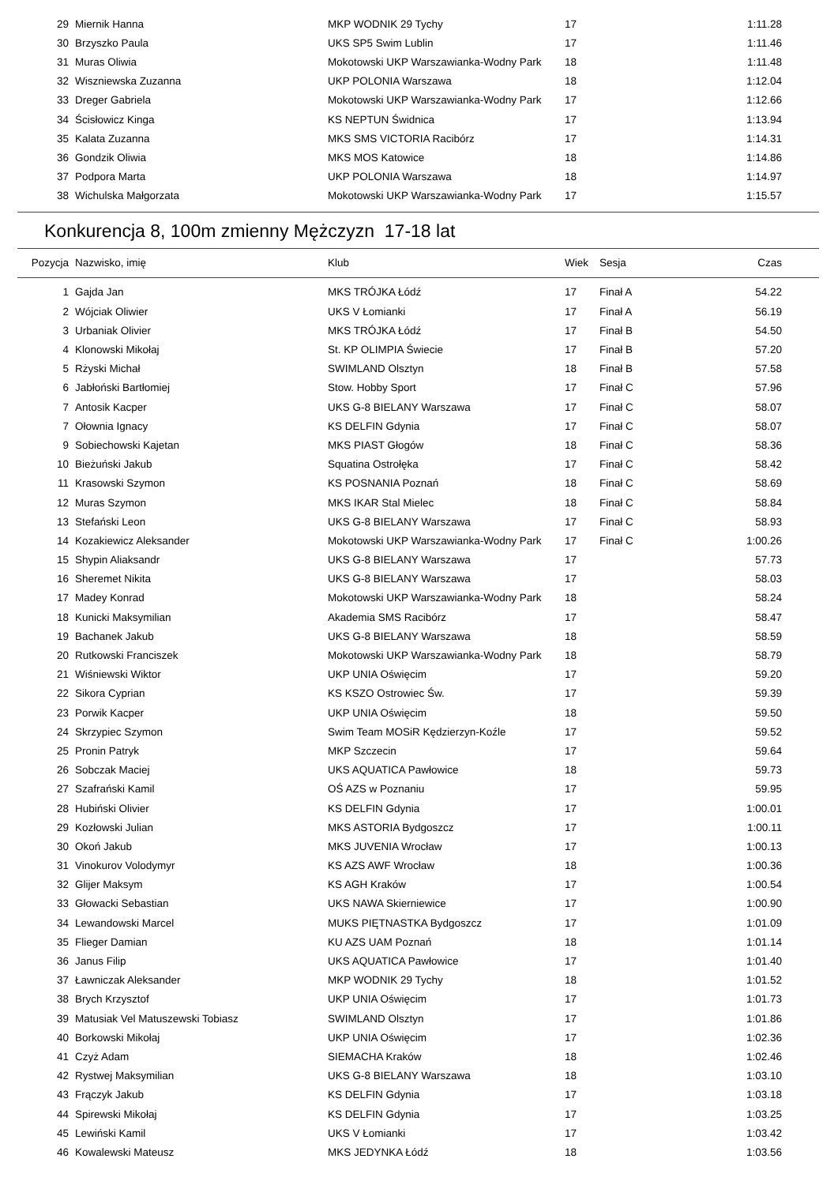| 29 | Miernik Hanna | MKP WODNIK 29 Tychy | 17 | | 1:11.28 |
| 30 | Brzyszko Paula | UKS SP5 Swim Lublin | 17 | | 1:11.46 |
| 31 | Muras Oliwia | Mokotowski UKP Warszawianka-Wodny Park | 18 | | 1:11.48 |
| 32 | Wiszniewska Zuzanna | UKP POLONIA Warszawa | 18 | | 1:12.04 |
| 33 | Dreger Gabriela | Mokotowski UKP Warszawianka-Wodny Park | 17 | | 1:12.66 |
| 34 | Ścisłowicz Kinga | KS NEPTUN Świdnica | 17 | | 1:13.94 |
| 35 | Kalata Zuzanna | MKS SMS VICTORIA Racibórz | 17 | | 1:14.31 |
| 36 | Gondzik Oliwia | MKS MOS Katowice | 18 | | 1:14.86 |
| 37 | Podpora Marta | UKP POLONIA Warszawa | 18 | | 1:14.97 |
| 38 | Wichulska Małgorzata | Mokotowski UKP Warszawianka-Wodny Park | 17 | | 1:15.57 |
Konkurencja 8, 100m zmienny Mężczyzn 17-18 lat
| Pozycja | Nazwisko, imię | Klub | Wiek | Sesja | Czas |
| --- | --- | --- | --- | --- | --- |
| 1 | Gajda Jan | MKS TRÓJKA Łódź | 17 | Finał A | 54.22 |
| 2 | Wójciak Oliwier | UKS V Łomianki | 17 | Finał A | 56.19 |
| 3 | Urbaniak Olivier | MKS TRÓJKA Łódź | 17 | Finał B | 54.50 |
| 4 | Klonowski Mikołaj | St. KP OLIMPIA Świecie | 17 | Finał B | 57.20 |
| 5 | Rżyski Michał | SWIMLAND Olsztyn | 18 | Finał B | 57.58 |
| 6 | Jabłoński Bartłomiej | Stow. Hobby Sport | 17 | Finał C | 57.96 |
| 7 | Antosik Kacper | UKS G-8 BIELANY Warszawa | 17 | Finał C | 58.07 |
| 7 | Ołownia Ignacy | KS DELFIN Gdynia | 17 | Finał C | 58.07 |
| 9 | Sobiechowski Kajetan | MKS PIAST Głogów | 18 | Finał C | 58.36 |
| 10 | Bieżuński Jakub | Squatina Ostrołęka | 17 | Finał C | 58.42 |
| 11 | Krasowski Szymon | KS POSNANIA Poznań | 18 | Finał C | 58.69 |
| 12 | Muras Szymon | MKS IKAR Stal Mielec | 18 | Finał C | 58.84 |
| 13 | Stefański Leon | UKS G-8 BIELANY Warszawa | 17 | Finał C | 58.93 |
| 14 | Kozakiewicz Aleksander | Mokotowski UKP Warszawianka-Wodny Park | 17 | Finał C | 1:00.26 |
| 15 | Shypin Aliaksandr | UKS G-8 BIELANY Warszawa | 17 | | 57.73 |
| 16 | Sheremet Nikita | UKS G-8 BIELANY Warszawa | 17 | | 58.03 |
| 17 | Madey Konrad | Mokotowski UKP Warszawianka-Wodny Park | 18 | | 58.24 |
| 18 | Kunicki Maksymilian | Akademia SMS Racibórz | 17 | | 58.47 |
| 19 | Bachanek Jakub | UKS G-8 BIELANY Warszawa | 18 | | 58.59 |
| 20 | Rutkowski Franciszek | Mokotowski UKP Warszawianka-Wodny Park | 18 | | 58.79 |
| 21 | Wiśniewski Wiktor | UKP UNIA Oświęcim | 17 | | 59.20 |
| 22 | Sikora Cyprian | KS KSZO Ostrowiec Św. | 17 | | 59.39 |
| 23 | Porwik Kacper | UKP UNIA Oświęcim | 18 | | 59.50 |
| 24 | Skrzypiec Szymon | Swim Team MOSiR Kędzierzyn-Koźle | 17 | | 59.52 |
| 25 | Pronin Patryk | MKP Szczecin | 17 | | 59.64 |
| 26 | Sobczak Maciej | UKS AQUATICA Pawłowice | 18 | | 59.73 |
| 27 | Szafrański Kamil | OŚ AZS w Poznaniu | 17 | | 59.95 |
| 28 | Hubiński Olivier | KS DELFIN Gdynia | 17 | | 1:00.01 |
| 29 | Kozłowski Julian | MKS ASTORIA Bydgoszcz | 17 | | 1:00.11 |
| 30 | Okoń Jakub | MKS JUVENIA Wrocław | 17 | | 1:00.13 |
| 31 | Vinokurov Volodymyr | KS AZS AWF Wrocław | 18 | | 1:00.36 |
| 32 | Glijer Maksym | KS AGH Kraków | 17 | | 1:00.54 |
| 33 | Głowacki Sebastian | UKS NAWA Skierniewice | 17 | | 1:00.90 |
| 34 | Lewandowski Marcel | MUKS PIĘTNASTKA Bydgoszcz | 17 | | 1:01.09 |
| 35 | Flieger Damian | KU AZS UAM Poznań | 18 | | 1:01.14 |
| 36 | Janus Filip | UKS AQUATICA Pawłowice | 17 | | 1:01.40 |
| 37 | Ławniczak Aleksander | MKP WODNIK 29 Tychy | 18 | | 1:01.52 |
| 38 | Brych Krzysztof | UKP UNIA Oświęcim | 17 | | 1:01.73 |
| 39 | Matusiak Vel Matuszewski Tobiasz | SWIMLAND Olsztyn | 17 | | 1:01.86 |
| 40 | Borkowski Mikołaj | UKP UNIA Oświęcim | 17 | | 1:02.36 |
| 41 | Czyż Adam | SIEMACHA Kraków | 18 | | 1:02.46 |
| 42 | Rystwej Maksymilian | UKS G-8 BIELANY Warszawa | 18 | | 1:03.10 |
| 43 | Frączyk Jakub | KS DELFIN Gdynia | 17 | | 1:03.18 |
| 44 | Spirewski Mikołaj | KS DELFIN Gdynia | 17 | | 1:03.25 |
| 45 | Lewiński Kamil | UKS V Łomianki | 17 | | 1:03.42 |
| 46 | Kowalewski Mateusz | MKS JEDYNKA Łódź | 18 | | 1:03.56 |